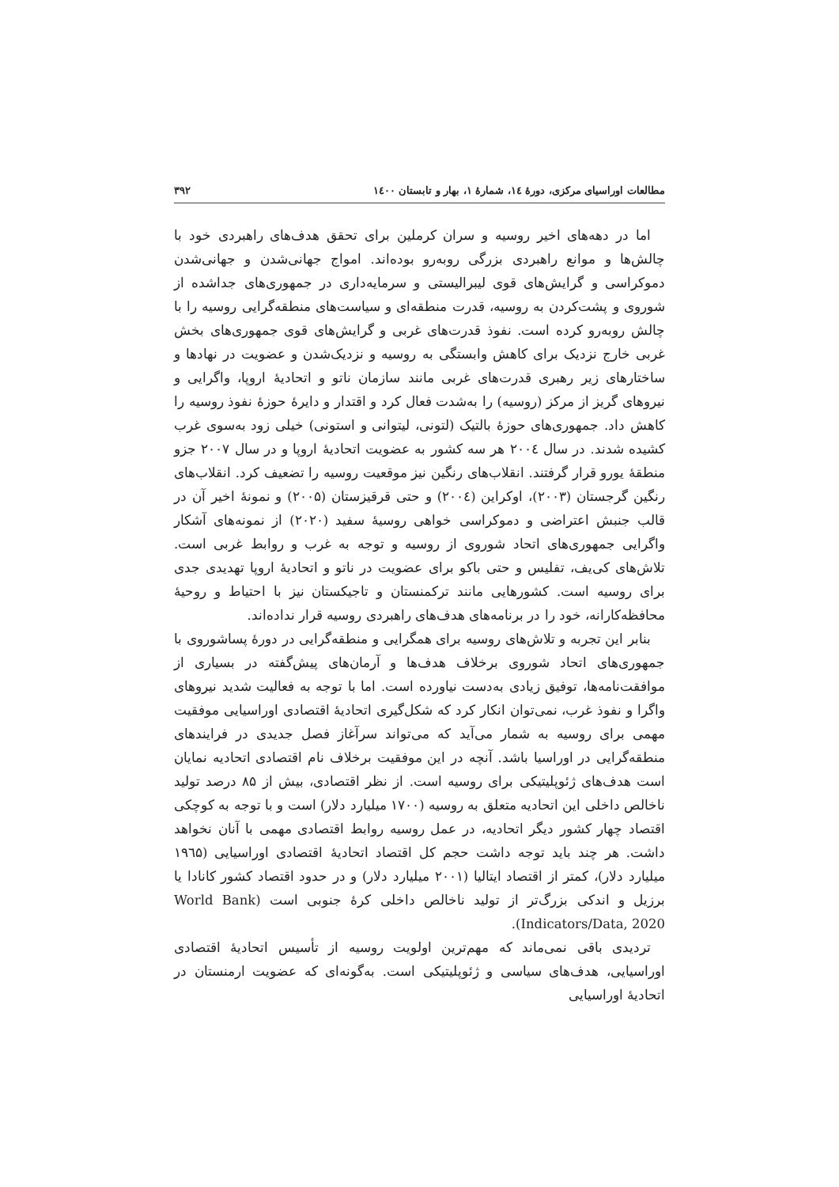مطالعات اوراسیای مرکزی، دورهٔ ۱٤، شمارهٔ ۱، بهار و تابستان ۱٤۰۰ ۳۹۲
اما در دهه‌های اخیر روسیه و سران کرملین برای تحقق هدف‌های راهبردی خود با چالش‌ها و موانع راهبردی بزرگی روبه‌رو بوده‌اند. امواج جهانی‌شدن و جهانی‌شدن دموکراسی و گرایش‌های قوی لیبرالیستی و سرمایه‌داری در جمهوری‌های جداشده از شوروی و پشت‌کردن به روسیه، قدرت منطقه‌ای و سیاست‌های منطقه‌گرایی روسیه را با چالش روبه‌رو کرده است. نفوذ قدرت‌های غربی و گرایش‌های قوی جمهوری‌های بخش غربی خارج نزدیک برای کاهش وابستگی به روسیه و نزدیک‌شدن و عضویت در نهادها و ساختارهای زیر رهبری قدرت‌های غربی مانند سازمان ناتو و اتحادیهٔ اروپا، واگرایی و نیروهای گریز از مرکز (روسیه) را به‌شدت فعال کرد و اقتدار و دایرهٔ حوزهٔ نفوذ روسیه را کاهش داد. جمهوری‌های حوزهٔ بالتیک (لتونی، لیتوانی و استونی) خیلی زود به‌سوی غرب کشیده شدند. در سال ۲۰۰٤ هر سه کشور به عضویت اتحادیهٔ اروپا و در سال ۲۰۰۷ جزو منطقهٔ یورو قرار گرفتند. انقلاب‌های رنگین نیز موقعیت روسیه را تضعیف کرد. انقلاب‌های رنگین گرجستان (۲۰۰۳)، اوکراین (۲۰۰٤) و حتی قرقیزستان (۲۰۰۵) و نمونهٔ اخیر آن در قالب جنبش اعتراضی و دموکراسی خواهی روسیهٔ سفید (۲۰۲۰) از نمونه‌های آشکار واگرایی جمهوری‌های اتحاد شوروی از روسیه و توجه به غرب و روابط غربی است. تلاش‌های کی‌یف، تفلیس و حتی باکو برای عضویت در ناتو و اتحادیهٔ اروپا تهدیدی جدی برای روسیه است. کشورهایی مانند ترکمنستان و تاجیکستان نیز با احتیاط و روحیهٔ محافظه‌کارانه، خود را در برنامه‌های هدف‌های راهبردی روسیه قرار نداده‌اند.
بنابر این تجربه و تلاش‌های روسیه برای همگرایی و منطقه‌گرایی در دورهٔ پساشوروی با جمهوری‌های اتحاد شوروی برخلاف هدف‌ها و آرمان‌های پیش‌گفته در بسیاری از موافقت‌نامه‌ها، توفیق زیادی به‌دست نیاورده است. اما با توجه به فعالیت شدید نیروهای واگرا و نفوذ غرب، نمی‌توان انکار کرد که شکل‌گیری اتحادیهٔ اقتصادی اوراسیایی موفقیت مهمی برای روسیه به شمار می‌آید که می‌تواند سرآغاز فصل جدیدی در فرایندهای منطقه‌گرایی در اوراسیا باشد. آنچه در این موفقیت برخلاف نام اقتصادی اتحادیه نمایان است هدف‌های ژئوپلیتیکی برای روسیه است. از نظر اقتصادی، بیش از ۸۵ درصد تولید ناخالص داخلی این اتحادیه متعلق به روسیه (۱۷۰۰ میلیارد دلار) است و با توجه به کوچکی اقتصاد چهار کشور دیگر اتحادیه، در عمل روسیه روابط اقتصادی مهمی با آنان نخواهد داشت. هر چند باید توجه داشت حجم کل اقتصاد اتحادیهٔ اقتصادی اوراسیایی (۱۹٦۵ میلیارد دلار)، کمتر از اقتصاد ایتالیا (۲۰۰۱ میلیارد دلار) و در حدود اقتصاد کشور کانادا یا برزیل و اندکی بزرگ‌تر از تولید ناخالص داخلی کرهٔ جنوبی است (World Bank Indicators/Data, 2020).
تردیدی باقی نمی‌ماند که مهم‌ترین اولویت روسیه از تأسیس اتحادیهٔ اقتصادی اوراسیایی، هدف‌های سیاسی و ژئوپلیتیکی است. به‌گونه‌ای که عضویت ارمنستان در اتحادیهٔ اوراسیایی